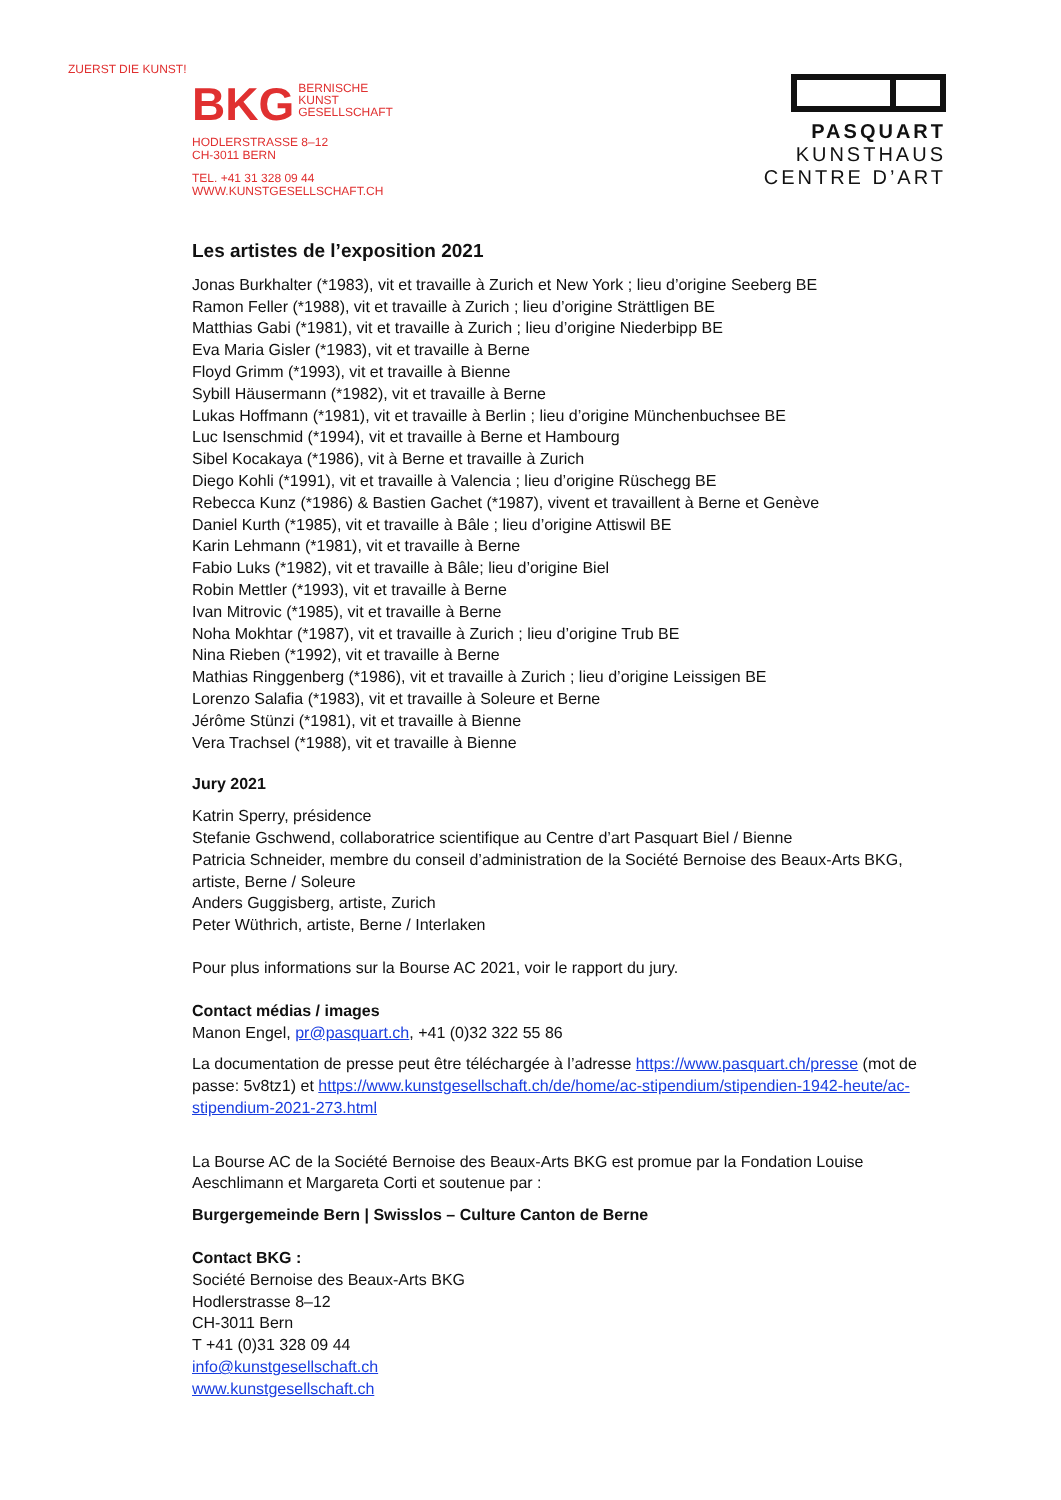ZUERST DIE KUNST!
BKG BERNISCHE
KUNST
GESELLSCHAFT
HODLERSTRASSE 8–12
CH-3011 BERN
TEL. +41 31 328 09 44
WWW.KUNSTGESELLSCHAFT.CH
PASQUART
KUNSTHAUS
CENTRE D’ART
Les artistes de l’exposition 2021
Jonas Burkhalter (*1983), vit et travaille à Zurich et New York ; lieu d’origine Seeberg BE
Ramon Feller (*1988), vit et travaille à Zurich ; lieu d’origine Strättligen BE
Matthias Gabi (*1981), vit et travaille à Zurich ; lieu d’origine Niederbipp BE
Eva Maria Gisler (*1983), vit et travaille à Berne
Floyd Grimm (*1993), vit et travaille à Bienne
Sybill Häusermann (*1982), vit et travaille à Berne
Lukas Hoffmann (*1981), vit et travaille à Berlin ; lieu d’origine Münchenbuchsee BE
Luc Isenschmid (*1994), vit et travaille à Berne et Hambourg
Sibel Kocakaya (*1986), vit à Berne et travaille à Zurich
Diego Kohli (*1991), vit et travaille à Valencia ; lieu d’origine Rüschegg BE
Rebecca Kunz (*1986) & Bastien Gachet (*1987), vivent et travaillent à Berne et Genève
Daniel Kurth (*1985), vit et travaille à Bâle ; lieu d’origine Attiswil BE
Karin Lehmann (*1981), vit et travaille à Berne
Fabio Luks (*1982), vit et travaille à Bâle; lieu d’origine Biel
Robin Mettler (*1993), vit et travaille à Berne
Ivan Mitrovic (*1985), vit et travaille à Berne
Noha Mokhtar (*1987), vit et travaille à Zurich ; lieu d’origine Trub BE
Nina Rieben (*1992), vit et travaille à Berne
Mathias Ringgenberg (*1986), vit et travaille à Zurich ; lieu d’origine Leissigen BE
Lorenzo Salafia (*1983), vit et travaille à Soleure et Berne
Jérôme Stünzi (*1981), vit et travaille à Bienne
Vera Trachsel (*1988), vit et travaille à Bienne
Jury 2021
Katrin Sperry, présidence
Stefanie Gschwend, collaboratrice scientifique au Centre d’art Pasquart Biel / Bienne
Patricia Schneider, membre du conseil d’administration de la Société Bernoise des Beaux-Arts BKG, artiste, Berne / Soleure
Anders Guggisberg, artiste, Zurich
Peter Wüthrich, artiste, Berne / Interlaken
Pour plus informations sur la Bourse AC 2021, voir le rapport du jury.
Contact médias / images
Manon Engel, pr@pasquart.ch, +41 (0)32 322 55 86
La documentation de presse peut être téléchargée à l’adresse https://www.pasquart.ch/presse (mot de passe: 5v8tz1) et https://www.kunstgesellschaft.ch/de/home/ac-stipendium/stipendien-1942-heute/ac-stipendium-2021-273.html
La Bourse AC de la Société Bernoise des Beaux-Arts BKG est promue par la Fondation Louise Aeschlimann et Margareta Corti et soutenue par :
Burgergemeinde Bern | Swisslos – Culture Canton de Berne
Contact BKG :
Société Bernoise des Beaux-Arts BKG
Hodlerstrasse 8–12
CH-3011 Bern
T +41 (0)31 328 09 44
info@kunstgesellschaft.ch
www.kunstgesellschaft.ch